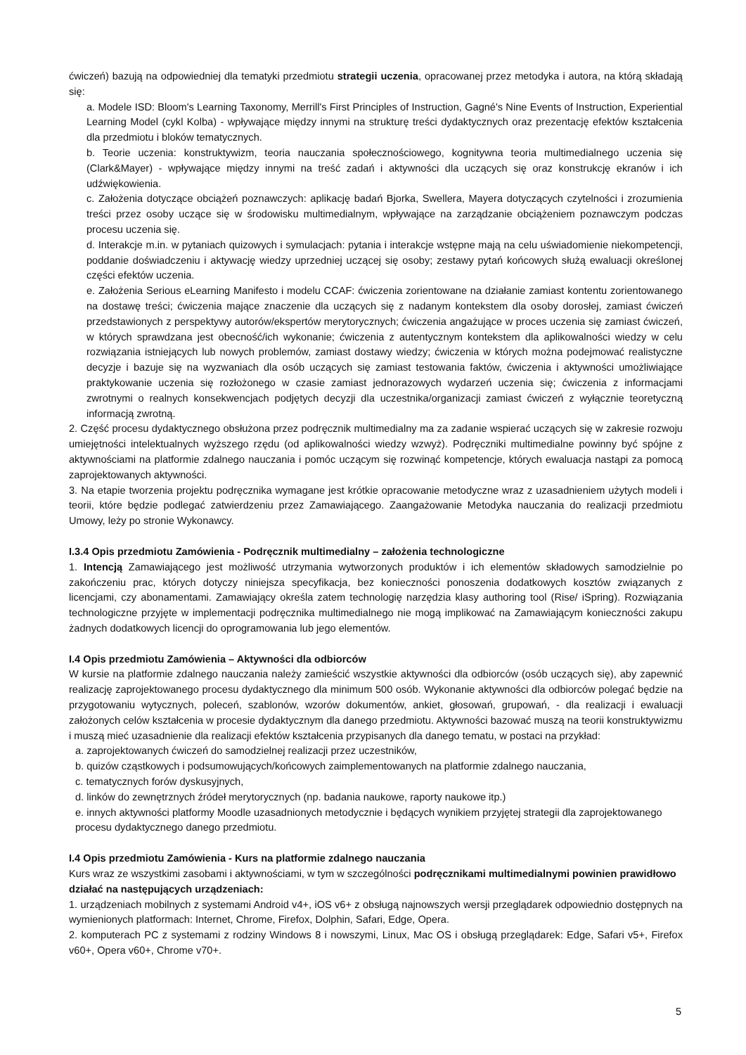ćwiczeń) bazują na odpowiedniej dla tematyki przedmiotu strategii uczenia, opracowanej przez metodyka i autora, na którą składają się:
a. Modele ISD: Bloom's Learning Taxonomy, Merrill's First Principles of Instruction, Gagné's Nine Events of Instruction, Experiential Learning Model (cykl Kolba) - wpływające między innymi na strukturę treści dydaktycznych oraz prezentację efektów kształcenia dla przedmiotu i bloków tematycznych.
b. Teorie uczenia: konstruktywizm, teoria nauczania społecznościowego, kognitywna teoria multimedialnego uczenia się (Clark&Mayer) - wpływające między innymi na treść zadań i aktywności dla uczących się oraz konstrukcję ekranów i ich udźwiękowienia.
c. Założenia dotyczące obciążeń poznawczych: aplikację badań Bjorka, Swellera, Mayera dotyczących czytelności i zrozumienia treści przez osoby uczące się w środowisku multimedialnym, wpływające na zarządzanie obciążeniem poznawczym podczas procesu uczenia się.
d. Interakcje m.in. w pytaniach quizowych i symulacjach: pytania i interakcje wstępne mają na celu uświadomienie niekompetencji, poddanie doświadczeniu i aktywację wiedzy uprzedniej uczącej się osoby; zestawy pytań końcowych służą ewaluacji określonej części efektów uczenia.
e. Założenia Serious eLearning Manifesto i modelu CCAF: ćwiczenia zorientowane na działanie zamiast kontentu zorientowanego na dostawę treści; ćwiczenia mające znaczenie dla uczących się z nadanym kontekstem dla osoby dorosłej, zamiast ćwiczeń przedstawionych z perspektywy autorów/ekspertów merytorycznych; ćwiczenia angażujące w proces uczenia się zamiast ćwiczeń, w których sprawdzana jest obecność/ich wykonanie; ćwiczenia z autentycznym kontekstem dla aplikowalności wiedzy w celu rozwiązania istniejących lub nowych problemów, zamiast dostawy wiedzy; ćwiczenia w których można podejmować realistyczne decyzje i bazuje się na wyzwaniach dla osób uczących się zamiast testowania faktów, ćwiczenia i aktywności umożliwiające praktykowanie uczenia się rozłożonego w czasie zamiast jednorazowych wydarzeń uczenia się; ćwiczenia z informacjami zwrotnymi o realnych konsekwencjach podjętych decyzji dla uczestnika/organizacji zamiast ćwiczeń z wyłącznie teoretyczną informacją zwrotną.
2. Część procesu dydaktycznego obsłużona przez podręcznik multimedialny ma za zadanie wspierać uczących się w zakresie rozwoju umiejętności intelektualnych wyższego rzędu (od aplikowalności wiedzy wzwyż). Podręczniki multimedialne powinny być spójne z aktywnościami na platformie zdalnego nauczania i pomóc uczącym się rozwinąć kompetencje, których ewaluacja nastąpi za pomocą zaprojektowanych aktywności.
3. Na etapie tworzenia projektu podręcznika wymagane jest krótkie opracowanie metodyczne wraz z uzasadnieniem użytych modeli i teorii, które będzie podlegać zatwierdzeniu przez Zamawiającego. Zaangażowanie Metodyka nauczania do realizacji przedmiotu Umowy, leży po stronie Wykonawcy.
I.3.4 Opis przedmiotu Zamówienia - Podręcznik multimedialny – założenia technologiczne
1. Intencją Zamawiającego jest możliwość utrzymania wytworzonych produktów i ich elementów składowych samodzielnie po zakończeniu prac, których dotyczy niniejsza specyfikacja, bez konieczności ponoszenia dodatkowych kosztów związanych z licencjami, czy abonamentami. Zamawiający określa zatem technologię narzędzia klasy authoring tool (Rise/ iSpring). Rozwiązania technologiczne przyjęte w implementacji podręcznika multimedialnego nie mogą implikować na Zamawiającym konieczności zakupu żadnych dodatkowych licencji do oprogramowania lub jego elementów.
I.4 Opis przedmiotu Zamówienia – Aktywności dla odbiorców
W kursie na platformie zdalnego nauczania należy zamieścić wszystkie aktywności dla odbiorców (osób uczących się), aby zapewnić realizację zaprojektowanego procesu dydaktycznego dla minimum 500 osób. Wykonanie aktywności dla odbiorców polegać będzie na przygotowaniu wytycznych, poleceń, szablonów, wzorów dokumentów, ankiet, głosowań, grupowań, - dla realizacji i ewaluacji założonych celów kształcenia w procesie dydaktycznym dla danego przedmiotu. Aktywności bazować muszą na teorii konstruktywizmu i muszą mieć uzasadnienie dla realizacji efektów kształcenia przypisanych dla danego tematu, w postaci na przykład:
a. zaprojektowanych ćwiczeń do samodzielnej realizacji przez uczestników,
b. quizów cząstkowych i podsumowujących/końcowych zaimplementowanych na platformie zdalnego nauczania,
c. tematycznych forów dyskusyjnych,
d. linków do zewnętrznych źródeł merytorycznych (np. badania naukowe, raporty naukowe itp.)
e. innych aktywności platformy Moodle uzasadnionych metodycznie i będących wynikiem przyjętej strategii dla zaprojektowanego procesu dydaktycznego danego przedmiotu.
I.4 Opis przedmiotu Zamówienia - Kurs na platformie zdalnego nauczania
Kurs wraz ze wszystkimi zasobami i aktywnościami, w tym w szczególności podręcznikami multimedialnymi powinien prawidłowo działać na następujących urządzeniach:
1. urządzeniach mobilnych z systemami Android v4+, iOS v6+ z obsługą najnowszych wersji przeglądarek odpowiednio dostępnych na wymienionych platformach: Internet, Chrome, Firefox, Dolphin, Safari, Edge, Opera.
2. komputerach PC z systemami z rodziny Windows 8 i nowszymi, Linux, Mac OS i obsługą przeglądarek: Edge, Safari v5+, Firefox v60+, Opera v60+, Chrome v70+.
5